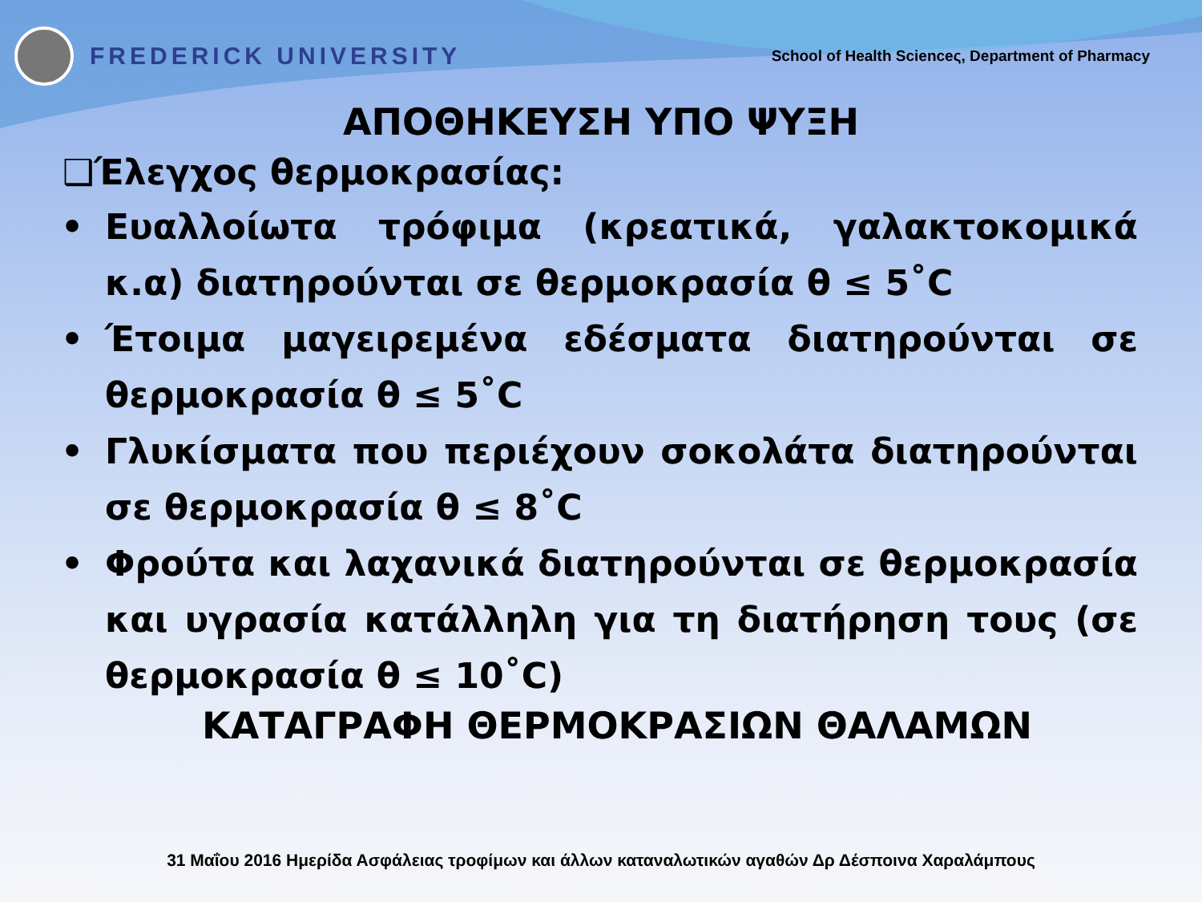FREDERICK UNIVERSITY
School of Health Scienceς, Department of Pharmacy
ΑΠΟΘΗΚΕΥΣΗ ΥΠΟ ΨΥΞΗ
❑Έλεγχος θερμοκρασίας:
• Ευαλλοίωτα τρόφιμα (κρεατικά, γαλακτοκομικά κ.α) διατηρούνται σε θερμοκρασία θ ≤ 5˚C
• Έτοιμα μαγειρεμένα εδέσματα διατηρούνται σε θερμοκρασία θ ≤ 5˚C
• Γλυκίσματα που περιέχουν σοκολάτα διατηρούνται σε θερμοκρασία θ ≤ 8˚C
• Φρούτα και λαχανικά διατηρούνται σε θερμοκρασία και υγρασία κατάλληλη για τη διατήρηση τους (σε θερμοκρασία θ ≤ 10˚C)
ΚΑΤΑΓΡΑΦΗ ΘΕΡΜΟΚΡΑΣΙΩΝ ΘΑΛΑΜΩΝ
31 Μαΐου 2016 Ημερίδα Ασφάλειας τροφίμων και άλλων καταναλωτικών αγαθών Δρ Δέσποινα Χαραλάμπους